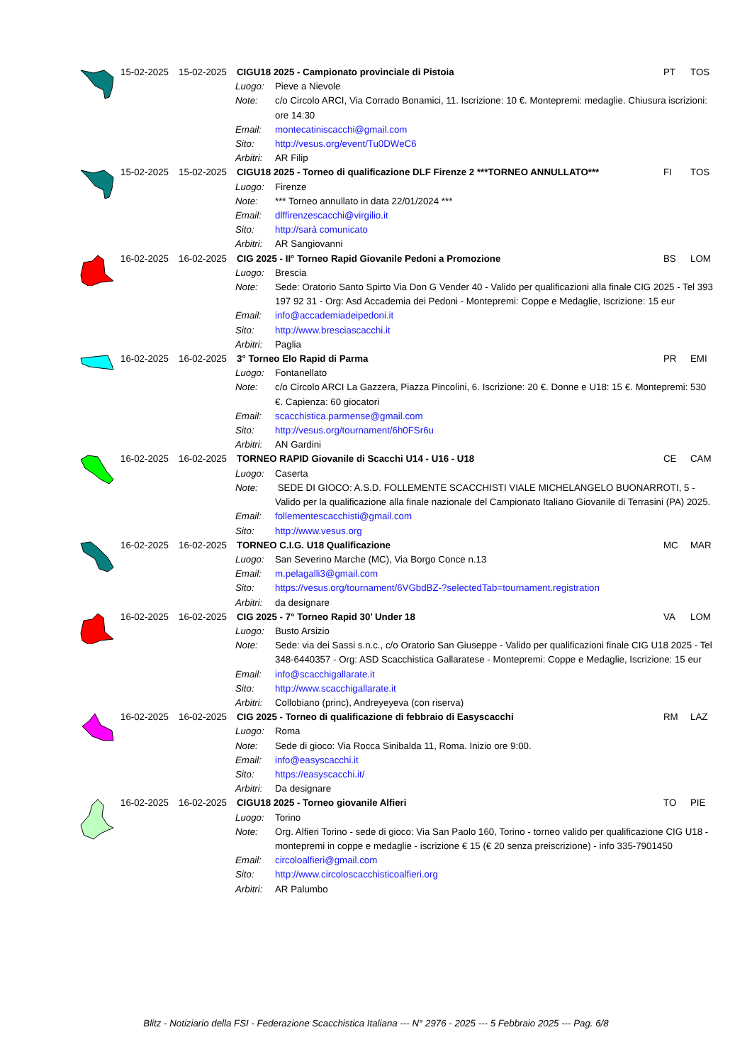| | 15-02-2025 | 15-02-2025 | CIGU18 2025 - Campionato provinciale di Pistoia | | PT | TOS |
| | | | Luogo: | Pieve a Nievole | | |
| | | | Note: | c/o Circolo ARCI, Via Corrado Bonamici, 11. Iscrizione: 10 €. Montepremi: medaglie. Chiusura iscrizioni: ore 14:30 | | |
| | | | Email: | montecatiniscacchi@gmail.com | | |
| | | | Sito: | http://vesus.org/event/Tu0DWeC6 | | |
| | | | Arbitri: | AR Filip | | |
| | 15-02-2025 | 15-02-2025 | CIGU18 2025 - Torneo di qualificazione DLF Firenze 2 ***TORNEO ANNULLATO*** | | FI | TOS |
| | | | Luogo: | Firenze | | |
| | | | Note: | *** Torneo annullato in data 22/01/2024 *** | | |
| | | | Email: | dlffirenzescacchi@virgilio.it | | |
| | | | Sito: | http://sarà comunicato | | |
| | | | Arbitri: | AR Sangiovanni | | |
| | 16-02-2025 | 16-02-2025 | CIG 2025 - II° Torneo Rapid Giovanile Pedoni a Promozione | | BS | LOM |
| | | | Luogo: | Brescia | | |
| | | | Note: | Sede: Oratorio Santo Spirto Via Don G Vender 40 - Valido per qualificazioni alla finale CIG 2025 - Tel 393 197 92 31 - Org: Asd Accademia dei Pedoni - Montepremi: Coppe e Medaglie, Iscrizione: 15 eur | | |
| | | | Email: | info@accademiadeipedoni.it | | |
| | | | Sito: | http://www.bresciascacchi.it | | |
| | | | Arbitri: | Paglia | | |
| | 16-02-2025 | 16-02-2025 | 3° Torneo Elo Rapid di Parma | | PR | EMI |
| | | | Luogo: | Fontanellato | | |
| | | | Note: | c/o Circolo ARCI La Gazzera, Piazza Pincolini, 6. Iscrizione: 20 €. Donne e U18: 15 €. Montepremi: 530 €. Capienza: 60 giocatori | | |
| | | | Email: | scacchistica.parmense@gmail.com | | |
| | | | Sito: | http://vesus.org/tournament/6h0FSr6u | | |
| | | | Arbitri: | AN Gardini | | |
| | 16-02-2025 | 16-02-2025 | TORNEO RAPID Giovanile di Scacchi U14 - U16 - U18 | | CE | CAM |
| | | | Luogo: | Caserta | | |
| | | | Note: | SEDE DI GIOCO: A.S.D. FOLLEMENTE SCACCHISTI VIALE MICHELANGELO BUONARROTI, 5 - Valido per la qualificazione alla finale nazionale del Campionato Italiano Giovanile di Terrasini (PA) 2025. | | |
| | | | Email: | follementescacchisti@gmail.com | | |
| | | | Sito: | http://www.vesus.org | | |
| | 16-02-2025 | 16-02-2025 | TORNEO C.I.G. U18 Qualificazione | | MC | MAR |
| | | | Luogo: | San Severino Marche (MC), Via Borgo Conce n.13 | | |
| | | | Email: | m.pelagalli3@gmail.com | | |
| | | | Sito: | https://vesus.org/tournament/6VGbdBZ-?selectedTab=tournament.registration | | |
| | | | Arbitri: | da designare | | |
| | 16-02-2025 | 16-02-2025 | CIG 2025 - 7° Torneo Rapid 30’ Under 18 | | VA | LOM |
| | | | Luogo: | Busto Arsizio | | |
| | | | Note: | Sede: via dei Sassi s.n.c., c/o Oratorio San Giuseppe - Valido per qualificazioni finale CIG U18 2025 - Tel 348-6440357 - Org: ASD Scacchistica Gallaratese - Montepremi: Coppe e Medaglie, Iscrizione: 15 eur | | |
| | | | Email: | info@scacchigallarate.it | | |
| | | | Sito: | http://www.scacchigallarate.it | | |
| | | | Arbitri: | Collobiano (princ), Andreyeyeva (con riserva) | | |
| | 16-02-2025 | 16-02-2025 | CIG 2025 - Torneo di qualificazione di febbraio di Easyscacchi | | RM | LAZ |
| | | | Luogo: | Roma | | |
| | | | Note: | Sede di gioco: Via Rocca Sinibalda 11, Roma. Inizio ore 9:00. | | |
| | | | Email: | info@easyscacchi.it | | |
| | | | Sito: | https://easyscacchi.it/ | | |
| | | | Arbitri: | Da designare | | |
| | 16-02-2025 | 16-02-2025 | CIGU18 2025 - Torneo giovanile Alfieri | | TO | PIE |
| | | | Luogo: | Torino | | |
| | | | Note: | Org. Alfieri Torino - sede di gioco: Via San Paolo 160, Torino - torneo valido per qualificazione CIG U18 - montepremi in coppe e medaglie - iscrizione € 15 (€ 20 senza preiscrizione) - info 335-7901450 | | |
| | | | Email: | circoloalfieri@gmail.com | | |
| | | | Sito: | http://www.circoloscacchisticoalfieri.org | | |
| | | | Arbitri: | AR Palumbo | | |
Blitz - Notiziario della FSI - Federazione Scacchistica Italiana --- N° 2976 - 2025 --- 5 Febbraio 2025 --- Pag. 6/8